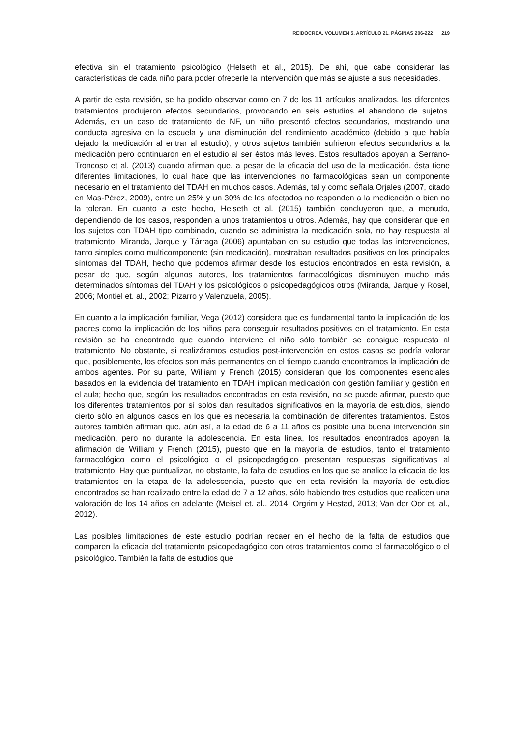REIDOCREA. VOLUMEN 5. ARTÍCULO 21. PÁGINAS 206-222 219
efectiva sin el tratamiento psicológico (Helseth et al., 2015). De ahí, que cabe considerar las características de cada niño para poder ofrecerle la intervención que más se ajuste a sus necesidades.
A partir de esta revisión, se ha podido observar como en 7 de los 11 artículos analizados, los diferentes tratamientos produjeron efectos secundarios, provocando en seis estudios el abandono de sujetos. Además, en un caso de tratamiento de NF, un niño presentó efectos secundarios, mostrando una conducta agresiva en la escuela y una disminución del rendimiento académico (debido a que había dejado la medicación al entrar al estudio), y otros sujetos también sufrieron efectos secundarios a la medicación pero continuaron en el estudio al ser éstos más leves. Estos resultados apoyan a Serrano-Troncoso et al. (2013) cuando afirman que, a pesar de la eficacia del uso de la medicación, ésta tiene diferentes limitaciones, lo cual hace que las intervenciones no farmacológicas sean un componente necesario en el tratamiento del TDAH en muchos casos. Además, tal y como señala Orjales (2007, citado en Mas-Pérez, 2009), entre un 25% y un 30% de los afectados no responden a la medicación o bien no la toleran. En cuanto a este hecho, Helseth et al. (2015) también concluyeron que, a menudo, dependiendo de los casos, responden a unos tratamientos u otros. Además, hay que considerar que en los sujetos con TDAH tipo combinado, cuando se administra la medicación sola, no hay respuesta al tratamiento. Miranda, Jarque y Tárraga (2006) apuntaban en su estudio que todas las intervenciones, tanto simples como multicomponente (sin medicación), mostraban resultados positivos en los principales síntomas del TDAH, hecho que podemos afirmar desde los estudios encontrados en esta revisión, a pesar de que, según algunos autores, los tratamientos farmacológicos disminuyen mucho más determinados síntomas del TDAH y los psicológicos o psicopedagógicos otros (Miranda, Jarque y Rosel, 2006; Montiel et. al., 2002; Pizarro y Valenzuela, 2005).
En cuanto a la implicación familiar, Vega (2012) considera que es fundamental tanto la implicación de los padres como la implicación de los niños para conseguir resultados positivos en el tratamiento. En esta revisión se ha encontrado que cuando interviene el niño sólo también se consigue respuesta al tratamiento. No obstante, si realizáramos estudios post-intervención en estos casos se podría valorar que, posiblemente, los efectos son más permanentes en el tiempo cuando encontramos la implicación de ambos agentes. Por su parte, William y French (2015) consideran que los componentes esenciales basados en la evidencia del tratamiento en TDAH implican medicación con gestión familiar y gestión en el aula; hecho que, según los resultados encontrados en esta revisión, no se puede afirmar, puesto que los diferentes tratamientos por sí solos dan resultados significativos en la mayoría de estudios, siendo cierto sólo en algunos casos en los que es necesaria la combinación de diferentes tratamientos. Estos autores también afirman que, aún así, a la edad de 6 a 11 años es posible una buena intervención sin medicación, pero no durante la adolescencia. En esta línea, los resultados encontrados apoyan la afirmación de William y French (2015), puesto que en la mayoría de estudios, tanto el tratamiento farmacológico como el psicológico o el psicopedagógico presentan respuestas significativas al tratamiento. Hay que puntualizar, no obstante, la falta de estudios en los que se analice la eficacia de los tratamientos en la etapa de la adolescencia, puesto que en esta revisión la mayoría de estudios encontrados se han realizado entre la edad de 7 a 12 años, sólo habiendo tres estudios que realicen una valoración de los 14 años en adelante (Meisel et. al., 2014; Orgrim y Hestad, 2013; Van der Oor et. al., 2012).
Las posibles limitaciones de este estudio podrían recaer en el hecho de la falta de estudios que comparen la eficacia del tratamiento psicopedagógico con otros tratamientos como el farmacológico o el psicológico. También la falta de estudios que